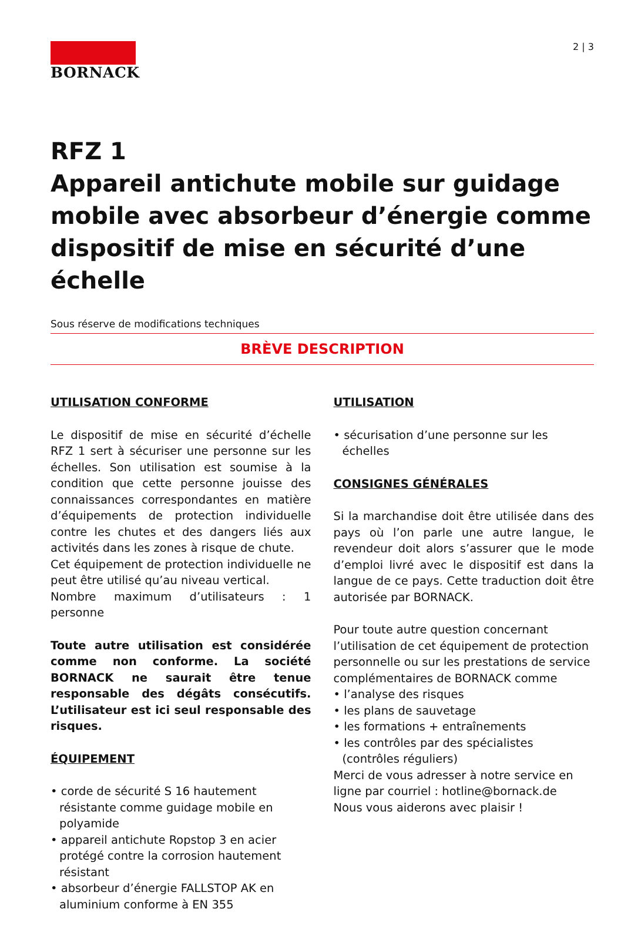2 | 3
BORNACK
RFZ 1
Appareil antichute mobile sur guidage mobile avec absorbeur d’énergie comme dispositif de mise en sécurité d’une échelle
Sous réserve de modifications techniques
BRÈVE DESCRIPTION
UTILISATION CONFORME
Le dispositif de mise en sécurité d’échelle RFZ 1 sert à sécuriser une personne sur les échelles. Son utilisation est soumise à la condition que cette personne jouisse des connaissances correspondantes en matière d’équipements de protection individuelle contre les chutes et des dangers liés aux activités dans les zones à risque de chute.
Cet équipement de protection individuelle ne peut être utilisé qu’au niveau vertical.
Nombre maximum d’utilisateurs : 1 personne
Toute autre utilisation est considérée comme non conforme. La société BORNACK ne saurait être tenue responsable des dégâts consécutifs. L’utilisateur est ici seul responsable des risques.
ÉQUIPEMENT
• corde de sécurité S 16 hautement résistante comme guidage mobile en polyamide
• appareil antichute Ropstop 3 en acier protégé contre la corrosion hautement résistant
• absorbeur d’énergie FALLSTOP AK en aluminium conforme à EN 355
UTILISATION
• sécurisation d’une personne sur les échelles
CONSIGNES GÉNÉRALES
Si la marchandise doit être utilisée dans des pays où l’on parle une autre langue, le revendeur doit alors s’assurer que le mode d’emploi livré avec le dispositif est dans la langue de ce pays. Cette traduction doit être autorisée par BORNACK.
Pour toute autre question concernant l’utilisation de cet équipement de protection personnelle ou sur les prestations de service complémentaires de BORNACK comme
• l’analyse des risques
• les plans de sauvetage
• les formations + entraînements
• les contrôles par des spécialistes (contrôles réguliers)
Merci de vous adresser à notre service en ligne par courriel : hotline@bornack.de
Nous vous aiderons avec plaisir !